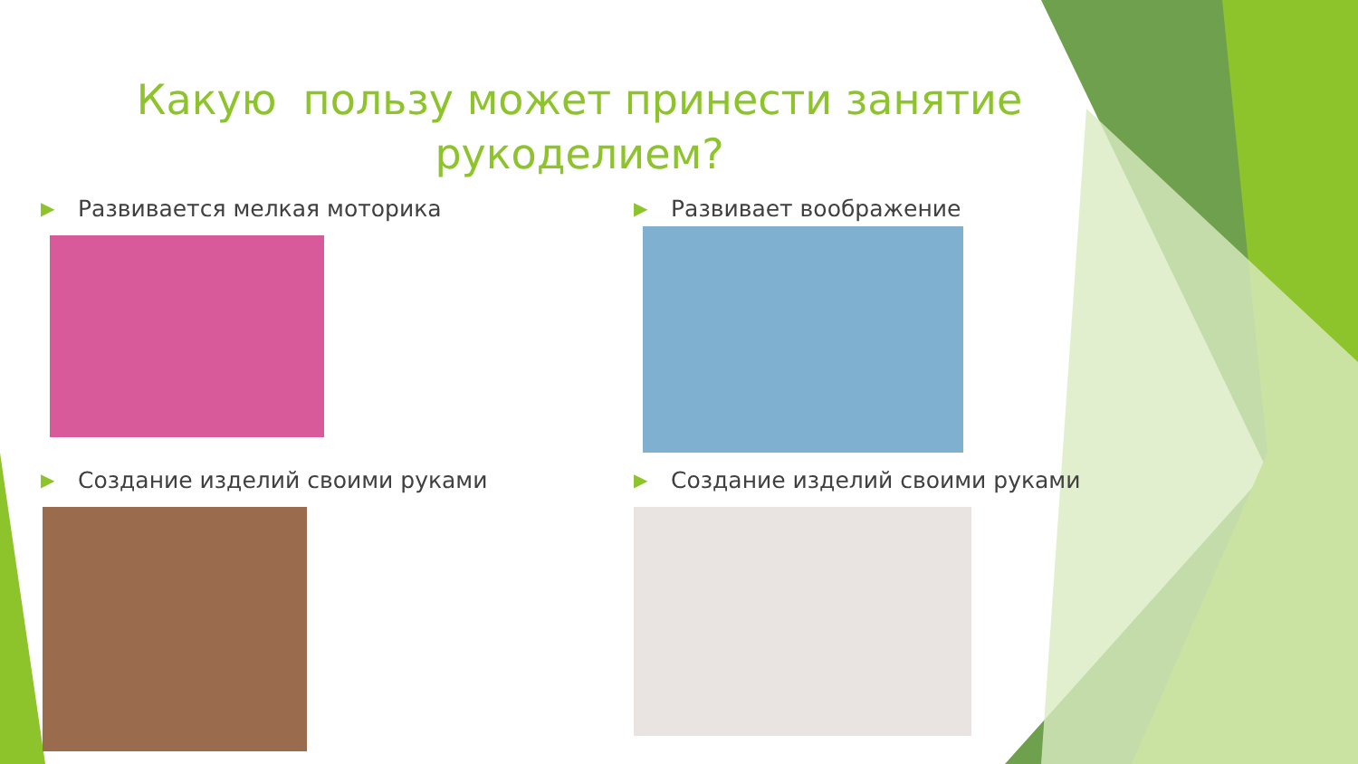Какую пользу может принести занятие рукоделием?
▶ Развивается мелкая моторика
▶ Развивает воображение
▶ Создание изделий своими руками
▶ Создание изделий своими руками